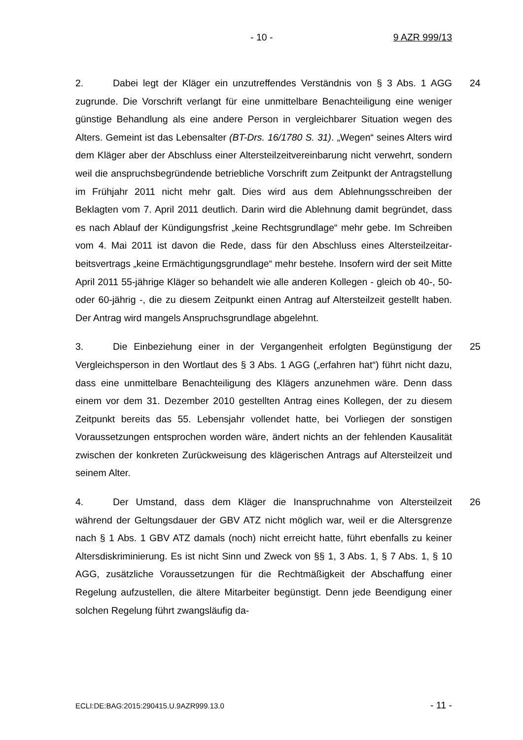- 10 - 9 AZR 999/13
24 2. Dabei legt der Kläger ein unzutreffendes Verständnis von § 3 Abs. 1 AGG zugrunde. Die Vorschrift verlangt für eine unmittelbare Benachteiligung eine weniger günstige Behandlung als eine andere Person in vergleichbarer Situation wegen des Alters. Gemeint ist das Lebensalter (BT-Drs. 16/1780 S. 31). „Wegen“ seines Alters wird dem Kläger aber der Abschluss einer Alters­teilzeitvereinbarung nicht verwehrt, sondern weil die anspruchsbegründende betriebliche Vorschrift zum Zeitpunkt der Antragstellung im Frühjahr 2011 nicht mehr galt. Dies wird aus dem Ablehnungsschreiben der Beklagten vom 7. April 2011 deutlich. Darin wird die Ablehnung damit begründet, dass es nach Ablauf der Kündigungsfrist „keine Rechtsgrundlage“ mehr gebe. Im Schreiben vom 4. Mai 2011 ist davon die Rede, dass für den Abschluss eines Altersteilzeitar­beitsvertrags „keine Ermächtigungsgrundlage“ mehr bestehe. Insofern wird der seit Mitte April 2011 55-jährige Kläger so behandelt wie alle anderen Kolle­gen - gleich ob 40-, 50- oder 60-jährig -, die zu diesem Zeitpunkt einen Antrag auf Altersteilzeit gestellt haben. Der Antrag wird mangels Anspruchsgrundlage abgelehnt.
25 3. Die Einbeziehung einer in der Vergangenheit erfolgten Begünstigung der Vergleichsperson in den Wortlaut des § 3 Abs. 1 AGG („erfahren hat“) führt nicht dazu, dass eine unmittelbare Benachteiligung des Klägers anzunehmen wäre. Denn dass einem vor dem 31. Dezember 2010 gestellten Antrag eines Kollegen, der zu diesem Zeitpunkt bereits das 55. Lebensjahr vollendet hatte, bei Vorliegen der sonstigen Voraussetzungen entsprochen worden wäre, ändert nichts an der fehlenden Kausalität zwischen der konkreten Zurückweisung des klägerischen Antrags auf Altersteilzeit und seinem Alter.
26 4. Der Umstand, dass dem Kläger die Inanspruchnahme von Altersteilzeit während der Geltungsdauer der GBV ATZ nicht möglich war, weil er die Alters­grenze nach § 1 Abs. 1 GBV ATZ damals (noch) nicht erreicht hatte, führt eben­falls zu keiner Altersdiskriminierung. Es ist nicht Sinn und Zweck von §§ 1, 3 Abs. 1, § 7 Abs. 1, § 10 AGG, zusätzliche Voraussetzungen für die Rechtmä­ßigkeit der Abschaffung einer Regelung aufzustellen, die ältere Mitarbeiter be­günstigt. Denn jede Beendigung einer solchen Regelung führt zwangsläufig da-
ECLI:DE:BAG:2015:290415.U.9AZR999.13.0 - 11 -